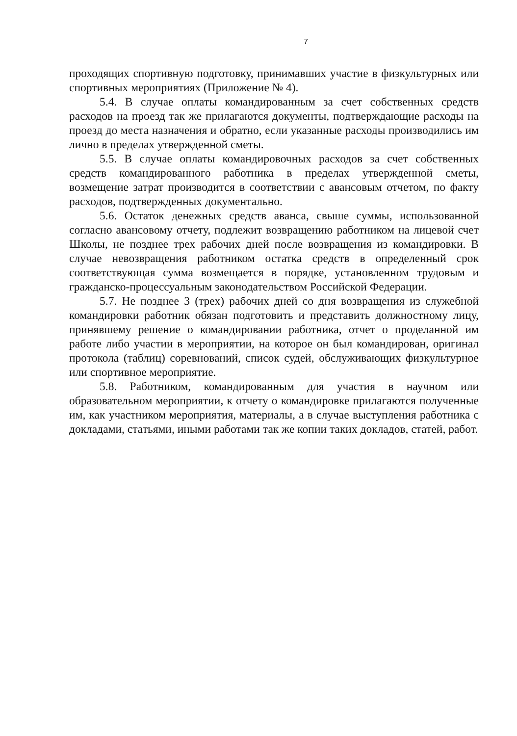7
проходящих спортивную подготовку, принимавших участие в физкультурных или спортивных мероприятиях (Приложение № 4).
5.4. В случае оплаты командированным за счет собственных средств расходов на проезд так же прилагаются документы, подтверждающие расходы на проезд до места назначения и обратно, если указанные расходы производились им лично в пределах утвержденной сметы.
5.5. В случае оплаты командировочных расходов за счет собственных средств командированного работника в пределах утвержденной сметы, возмещение затрат производится в соответствии с авансовым отчетом, по факту расходов, подтвержденных документально.
5.6. Остаток денежных средств аванса, свыше суммы, использованной согласно авансовому отчету, подлежит возвращению работником на лицевой счет Школы, не позднее трех рабочих дней после возвращения из командировки. В случае невозвращения работником остатка средств в определенный срок соответствующая сумма возмещается в порядке, установленном трудовым и гражданско-процессуальным законодательством Российской Федерации.
5.7. Не позднее 3 (трех) рабочих дней со дня возвращения из служебной командировки работник обязан подготовить и представить должностному лицу, принявшему решение о командировании работника, отчет о проделанной им работе либо участии в мероприятии, на которое он был командирован, оригинал протокола (таблиц) соревнований, список судей, обслуживающих физкультурное или спортивное мероприятие.
5.8. Работником, командированным для участия в научном или образовательном мероприятии, к отчету о командировке прилагаются полученные им, как участником мероприятия, материалы, а в случае выступления работника с докладами, статьями, иными работами так же копии таких докладов, статей, работ.